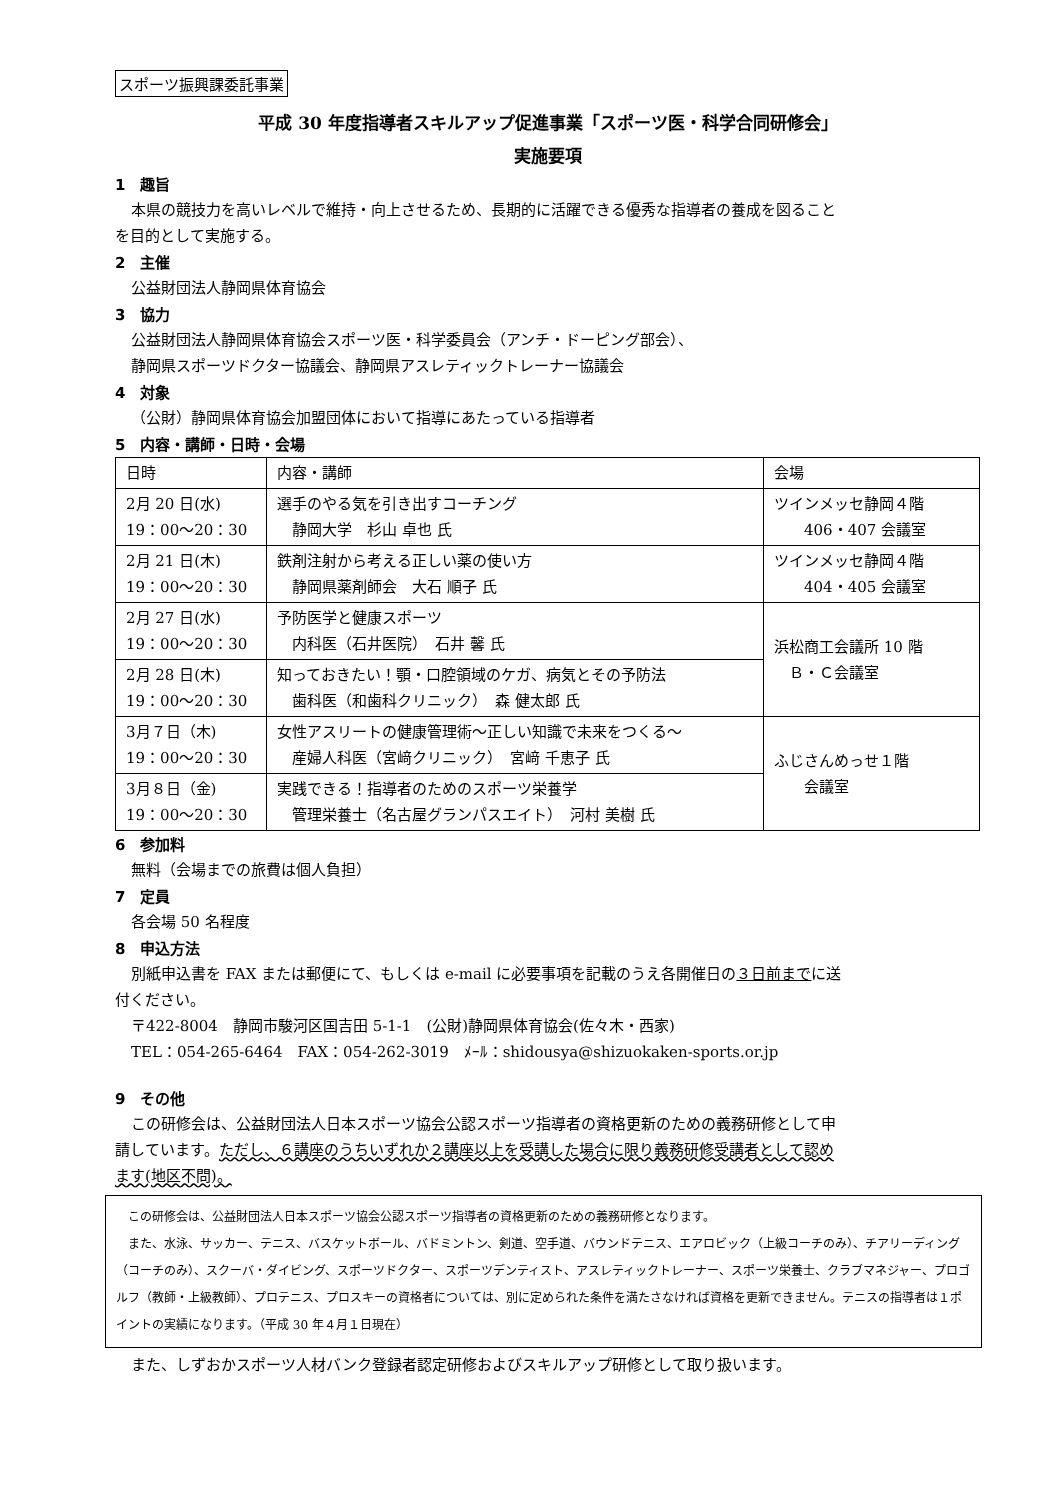スポーツ振興課委託事業
平成 30 年度指導者スキルアップ促進事業「スポーツ医・科学合同研修会」
実施要項
1　趣旨
本県の競技力を高いレベルで維持・向上させるため、長期的に活躍できる優秀な指導者の養成を図ること
を目的として実施する。
2　主催
公益財団法人静岡県体育協会
3　協力
公益財団法人静岡県体育協会スポーツ医・科学委員会（アンチ・ドーピング部会）、
静岡県スポーツドクター協議会、静岡県アスレティックトレーナー協議会
4　対象
（公財）静岡県体育協会加盟団体において指導にあたっている指導者
5　内容・講師・日時・会場
| 日時 | 内容・講師 | 会場 |
| 2月 20 日(水) 19：00～20：30 | 選手のやる気を引き出すコーチング 静岡大学 杉山 卓也 氏 | ツインメッセ静岡４階 406・407 会議室 |
| 2月 21 日(木) 19：00～20：30 | 鉄剤注射から考える正しい薬の使い方 静岡県薬剤師会 大石 順子 氏 | ツインメッセ静岡４階 404・405 会議室 |
| 2月 27 日(水) 19：00～20：30 | 予防医学と健康スポーツ 内科医（石井医院） 石井 馨 氏 | 浜松商工会議所 10 階 Ｂ・Ｃ会議室 |
| 2月 28 日(木) 19：00～20：30 | 知っておきたい！顎・口腔領域のケガ、病気とその予防法 歯科医（和歯科クリニック） 森 健太郎 氏 | |
| 3月７日（木) 19：00～20：30 | 女性アスリートの健康管理術～正しい知識で未来をつくる～ 産婦人科医（宮﨑クリニック） 宮﨑 千恵子 氏 | ふじさんめっせ１階 会議室 |
| 3月８日（金) 19：00～20：30 | 実践できる！指導者のためのスポーツ栄養学 管理栄養士（名古屋グランパスエイト） 河村 美樹 氏 | |
6　参加料
無料（会場までの旅費は個人負担）
7　定員
各会場 50 名程度
8　申込方法
別紙申込書を FAX または郵便にて、もしくは e-mail に必要事項を記載のうえ各開催日の３日前までに送
付ください。
〒422-8004　静岡市駿河区国吉田 5-1-1　(公財)静岡県体育協会(佐々木・西家)
TEL：054-265-6464　FAX：054-262-3019　ﾒｰﾙ：shidousya@shizuokaken-sports.or.jp
9　その他
この研修会は、公益財団法人日本スポーツ協会公認スポーツ指導者の資格更新のための義務研修として申
請しています。ただし、６講座のうちいずれか２講座以上を受講した場合に限り義務研修受講者として認め
ます(地区不問)。
　この研修会は、公益財団法人日本スポーツ協会公認スポーツ指導者の資格更新のための義務研修となります。
　また、水泳、サッカー、テニス、バスケットボール、バドミントン、剣道、空手道、バウンドテニス、エアロビック（上級コーチのみ）、チアリーディング（コーチのみ）、スクーバ・ダイビング、スポーツドクター、スポーツデンティスト、アスレティックトレーナー、スポーツ栄養士、クラブマネジャー、プロゴルフ（教師・上級教師）、プロテニス、プロスキーの資格者については、別に定められた条件を満たさなければ資格を更新できません。テニスの指導者は１ポイントの実績になります。（平成 30 年４月１日現在）
また、しずおかスポーツ人材バンク登録者認定研修およびスキルアップ研修として取り扱います。